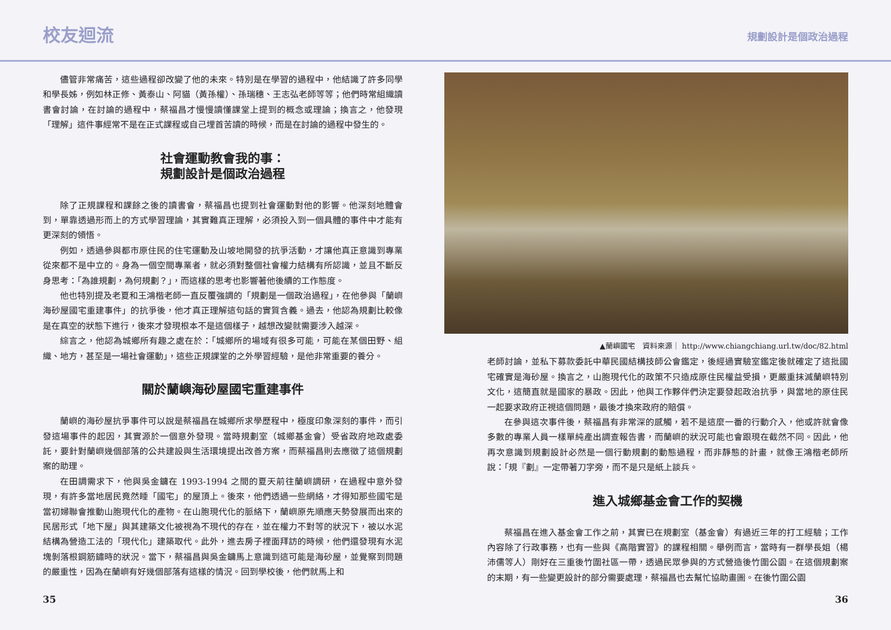校友迴流
規劃設計是個政治過程
儘管非常痛苦，這些過程卻改變了他的未來。特別是在學習的過程中，他結識了許多同學和學長姊，例如林正修、黃泰山、阿貓（黃孫權）、孫瑞穗、王志弘老師等等；他們時常組織讀書會討論，在討論的過程中，蔡福昌才慢慢讀懂課堂上提到的概念或理論；換言之，他發現「理解」這件事經常不是在正式課程或自己埋首苦讀的時候，而是在討論的過程中發生的。
社會運動教會我的事：
規劃設計是個政治過程
除了正規課程和課餘之後的讀書會，蔡福昌也提到社會運動對他的影響。他深刻地體會到，單靠透過形而上的方式學習理論，其實難真正理解，必須投入到一個具體的事件中才能有更深刻的領悟。
例如，透過參與都市原住民的住宅運動及山坡地開發的抗爭活動，才讓他真正意識到專業從來都不是中立的。身為一個空間專業者，就必須對整個社會權力結構有所認識，並且不斷反身思考：「為誰規劃，為何規劃？」，而這樣的思考也影響著他後續的工作態度。
他也特別提及老夏和王鴻楷老師一直反覆強調的「規劃是一個政治過程」，在他參與「蘭嶼海砂屋國宅重建事件」的抗爭後，他才真正理解這句話的實質含義。過去，他認為規劃比較像是在真空的狀態下進行，後來才發現根本不是這個樣子，越想改變就需要涉入越深。
綜言之，他認為城鄉所有趣之處在於：「城鄉所的場域有很多可能，可能在某個田野、組織、地方，甚至是一場社會運動」，這些正規課堂的之外學習經驗，是他非常重要的養分。
關於蘭嶼海砂屋國宅重建事件
蘭嶼的海砂屋抗爭事件可以說是蔡福昌在城鄉所求學歷程中，極度印象深刻的事件，而引發這場事件的起因，其實源於一個意外發現。當時規劃室（城鄉基金會）受省政府地政處委託，要針對蘭嶼幾個部落的公共建設與生活環境提出改善方案，而蔡福昌則去應徵了這個規劃案的助理。
在田調需求下，他與吳金鏞在 1993-1994 之間的夏天前往蘭嶼調研，在過程中意外發現，有許多當地居民竟然睡「國宅」的屋頂上。後來，他們透過一些網絡，才得知那些國宅是當初婦聯會推動山胞現代化的產物。在山胞現代化的脈絡下，蘭嶼原先順應天勢發展而出來的民居形式「地下屋」與其建築文化被視為不現代的存在，並在權力不對等的狀況下，被以水泥結構為營造工法的「現代化」建築取代。此外，進去房子裡面拜訪的時候，他們還發現有水泥塊剝落根鋼筋鏽時的狀況。當下，蔡福昌與吳金鏞馬上意識到這可能是海砂屋，並覺察到問題的嚴重性，因為在蘭嶼有好幾個部落有這樣的情況。回到學校後，他們就馬上和
▲蘭嶼國宅　資料來源｜ http://www.chiangchiang.url.tw/doc/82.html
老師討論，並私下募款委託中華民國結構技師公會鑑定，後經過實驗室鑑定後就確定了這批國宅確實是海砂屋。換言之，山胞現代化的政策不只造成原住民權益受損，更嚴重抹滅蘭嶼特別文化，這簡直就是國家的暴政。因此，他與工作夥伴們決定要發起政治抗爭，與當地的原住民一起要求政府正視這個問題，最後才換來政府的賠償。
在參與這次事件後，蔡福昌有非常深的感觸，若不是這麼一番的行動介入，他或許就會像多數的專業人員一樣單純產出調查報告書，而蘭嶼的狀況可能也會跟現在截然不同。因此，他再次意識到規劃設計必然是一個行動規劃的動態過程，而非靜態的計畫，就像王鴻楷老師所說：「規『劃』一定帶著刀字旁，而不是只是紙上談兵。
進入城鄉基金會工作的契機
蔡福昌在進入基金會工作之前，其實已在規劃室（基金會）有過近三年的打工經驗；工作內容除了行政事務，也有一些與《高階實習》的課程相關。舉例而言，當時有一群學長姐（楊沛儒等人）剛好在三重後竹圍社區一帶，透過民眾參與的方式營造後竹圍公園。在這個規劃案的末期，有一些變更設計的部分需要處理，蔡福昌也去幫忙協助畫圖。在後竹圍公園
35 36